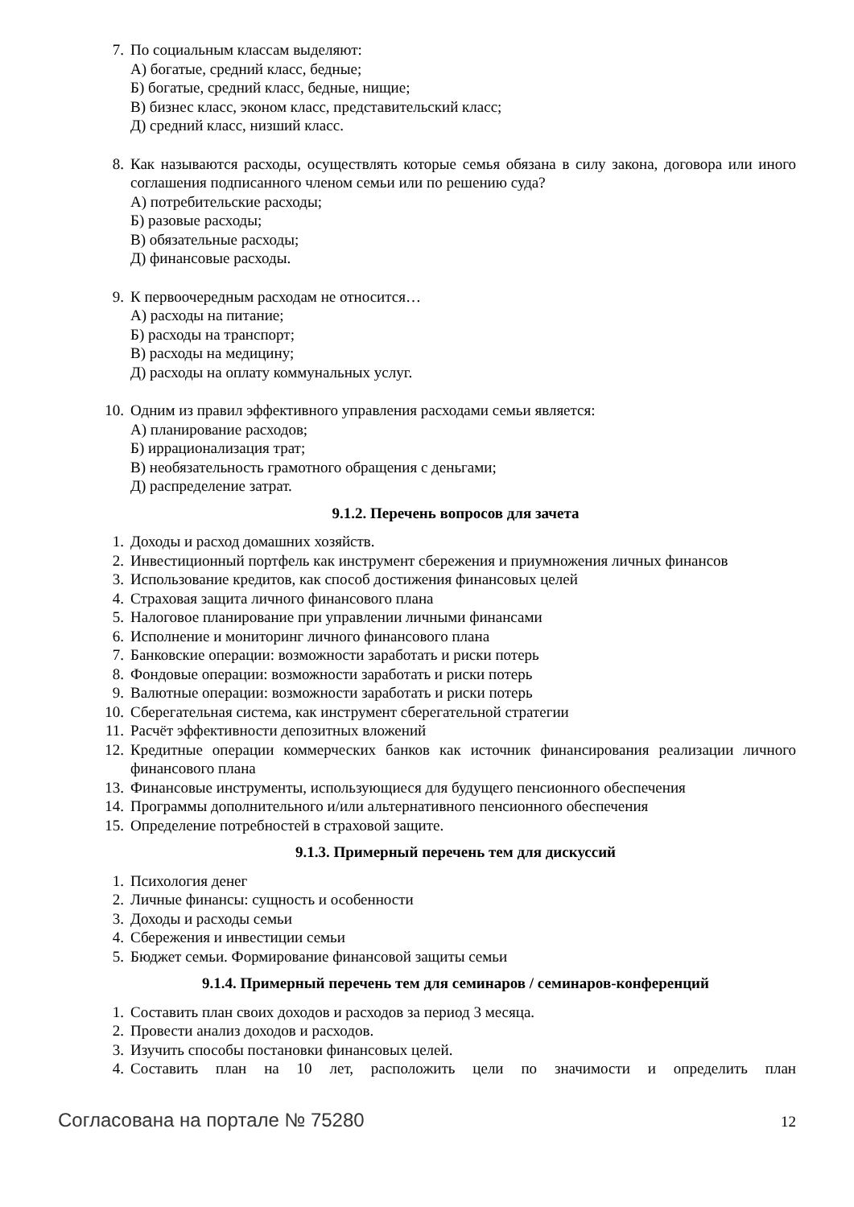7. По социальным классам выделяют:
А) богатые, средний класс, бедные;
Б) богатые, средний класс, бедные, нищие;
В) бизнес класс, эконом класс, представительский класс;
Д) средний класс, низший класс.
8. Как называются расходы, осуществлять которые семья обязана в силу закона, договора или иного соглашения подписанного членом семьи или по решению суда?
А) потребительские расходы;
Б) разовые расходы;
В) обязательные расходы;
Д) финансовые расходы.
9. К первоочередным расходам не относится…
А) расходы на питание;
Б) расходы на транспорт;
В) расходы на медицину;
Д) расходы на оплату коммунальных услуг.
10. Одним из правил эффективного управления расходами семьи является:
А) планирование расходов;
Б) иррационализация трат;
В) необязательность грамотного обращения с деньгами;
Д) распределение затрат.
9.1.2. Перечень вопросов для зачета
1. Доходы и расход домашних хозяйств.
2. Инвестиционный портфель как инструмент сбережения и приумножения личных финансов
3. Использование кредитов, как способ достижения финансовых целей
4. Страховая защита личного финансового плана
5. Налоговое планирование при управлении личными финансами
6. Исполнение и мониторинг личного финансового плана
7. Банковские операции: возможности заработать и риски потерь
8. Фондовые операции: возможности заработать и риски потерь
9. Валютные операции: возможности заработать и риски потерь
10. Сберегательная система, как инструмент сберегательной стратегии
11. Расчёт эффективности депозитных вложений
12. Кредитные операции коммерческих банков как источник финансирования реализации личного финансового плана
13. Финансовые инструменты, использующиеся для будущего пенсионного обеспечения
14. Программы дополнительного и/или альтернативного пенсионного обеспечения
15. Определение потребностей в страховой защите.
9.1.3. Примерный перечень тем для дискуссий
1. Психология денег
2. Личные финансы: сущность и особенности
3. Доходы и расходы семьи
4. Сбережения и инвестиции семьи
5. Бюджет семьи. Формирование финансовой защиты семьи
9.1.4. Примерный перечень тем для семинаров / семинаров-конференций
1. Составить план своих доходов и расходов за период 3 месяца.
2. Провести анализ доходов и расходов.
3. Изучить способы постановки финансовых целей.
4. Составить план на 10 лет, расположить цели по значимости и определить план
Согласована на портале № 75280 12